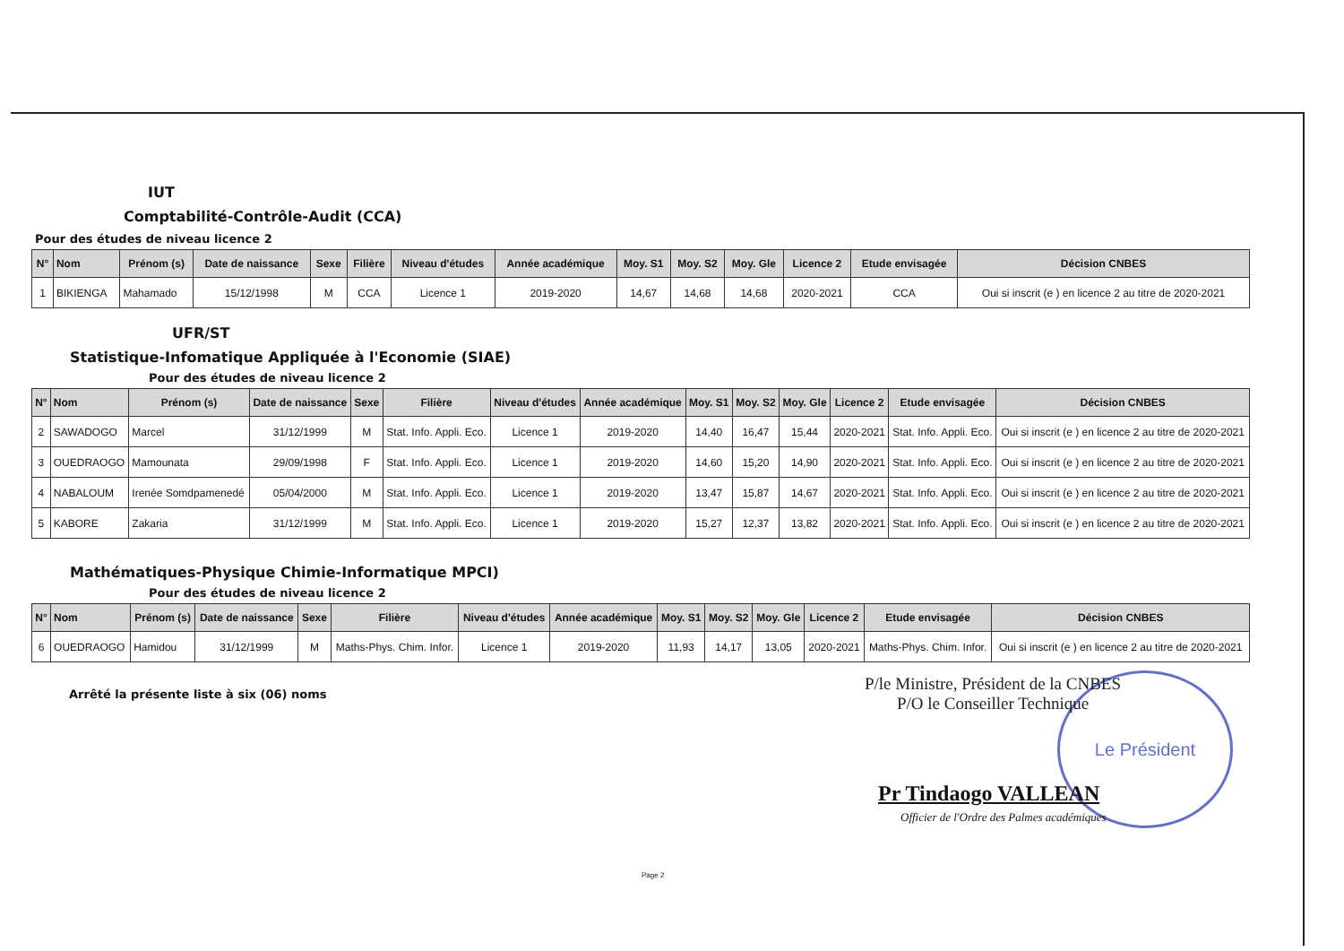IUT
Comptabilité-Contrôle-Audit (CCA)
Pour des études de niveau licence 2
| N° | Nom | Prénom (s) | Date de naissance | Sexe | Filière | Niveau d'études | Année académique | Moy. S1 | Moy. S2 | Moy. Gle | Licence 2 | Etude envisagée | Décision CNBES |
| --- | --- | --- | --- | --- | --- | --- | --- | --- | --- | --- | --- | --- | --- |
| 1 | BIKIENGA | Mahamado | 15/12/1998 | M | CCA | Licence 1 | 2019-2020 | 14,67 | 14,68 | 14,68 | 2020-2021 | CCA | Oui si inscrit (e ) en licence 2 au titre de 2020-2021 |
UFR/ST
Statistique-Infomatique Appliquée à l'Economie (SIAE)
Pour des études de niveau licence 2
| N° | Nom | Prénom (s) | Date de naissance | Sexe | Filière | Niveau d'études | Année académique | Moy. S1 | Moy. S2 | Moy. Gle | Licence 2 | Etude envisagée | Décision CNBES |
| --- | --- | --- | --- | --- | --- | --- | --- | --- | --- | --- | --- | --- | --- |
| 2 | SAWADOGO | Marcel | 31/12/1999 | M | Stat. Info. Appli. Eco. | Licence 1 | 2019-2020 | 14,40 | 16,47 | 15,44 | 2020-2021 | Stat. Info. Appli. Eco. | Oui si inscrit (e ) en licence 2 au titre de 2020-2021 |
| 3 | OUEDRAOGO | Mamounata | 29/09/1998 | F | Stat. Info. Appli. Eco. | Licence 1 | 2019-2020 | 14,60 | 15,20 | 14,90 | 2020-2021 | Stat. Info. Appli. Eco. | Oui si inscrit (e ) en licence 2 au titre de 2020-2021 |
| 4 | NABALOUM | Irenée Somdpamenedé | 05/04/2000 | M | Stat. Info. Appli. Eco. | Licence 1 | 2019-2020 | 13,47 | 15,87 | 14,67 | 2020-2021 | Stat. Info. Appli. Eco. | Oui si inscrit (e ) en licence 2 au titre de 2020-2021 |
| 5 | KABORE | Zakaria | 31/12/1999 | M | Stat. Info. Appli. Eco. | Licence 1 | 2019-2020 | 15,27 | 12,37 | 13,82 | 2020-2021 | Stat. Info. Appli. Eco. | Oui si inscrit (e ) en licence 2 au titre de 2020-2021 |
Mathématiques-Physique Chimie-Informatique MPCI)
Pour des études de niveau licence 2
| N° | Nom | Prénom (s) | Date de naissance | Sexe | Filière | Niveau d'études | Année académique | Moy. S1 | Moy. S2 | Moy. Gle | Licence 2 | Etude envisagée | Décision CNBES |
| --- | --- | --- | --- | --- | --- | --- | --- | --- | --- | --- | --- | --- | --- |
| 6 | OUEDRAOGO | Hamidou | 31/12/1999 | M | Maths-Phys. Chim. Infor. | Licence 1 | 2019-2020 | 11,93 | 14,17 | 13,05 | 2020-2021 | Maths-Phys. Chim. Infor. | Oui si inscrit (e ) en licence 2 au titre de 2020-2021 |
Arrêté la présente liste à six (06) noms
Le Président
P/le Ministre, Président de la CNBES
P/O le Conseiller Technique
Pr Tindaogo VALLEAN
Officier de l'Ordre des Palmes académiques
Page 2